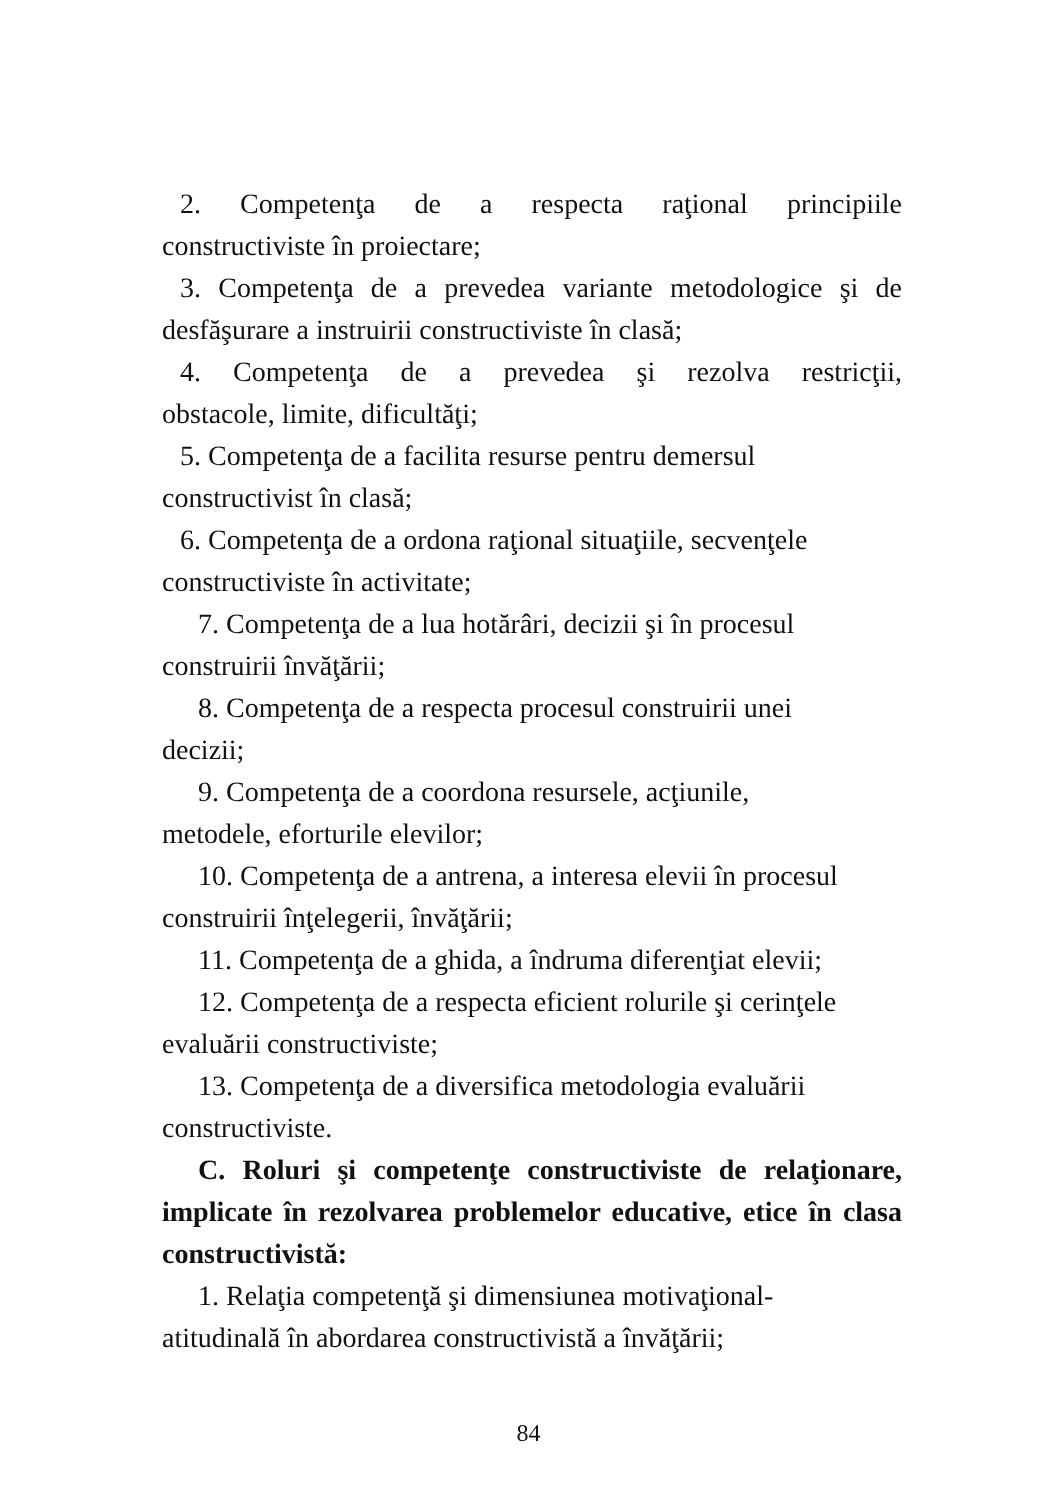2. Competenţa de a respecta raţional principiile
constructiviste în proiectare;
3. Competenţa de a prevedea variante metodologice şi de desfăşurare a instruirii constructiviste în clasă;
4. Competenţa de a prevedea şi rezolva restricţii,
obstacole, limite, dificultăţi;
5. Competenţa de a facilita resurse pentru demersul
constructivist în clasă;
6. Competenţa de a ordona raţional situaţiile, secvenţele
constructiviste în activitate;
7. Competenţa de a lua hotărâri, decizii şi în procesul
construirii învăţării;
8. Competenţa de a respecta procesul construirii unei
decizii;
9. Competenţa de a coordona resursele, acţiunile,
metodele, eforturile elevilor;
10. Competenţa de a antrena, a interesa elevii în procesul
construirii înţelegerii, învăţării;
11. Competenţa de a ghida, a îndruma diferenţiat elevii;
12. Competenţa de a respecta eficient rolurile şi cerinţele
evaluării constructiviste;
13. Competenţa de a diversifica metodologia evaluării
constructiviste.
C. Roluri şi competenţe constructiviste de relaţionare, implicate în rezolvarea problemelor educative, etice în clasa constructivistă:
1. Relaţia competenţă şi dimensiunea motivaţional-
atitudinală în abordarea constructivistă a învăţării;
84